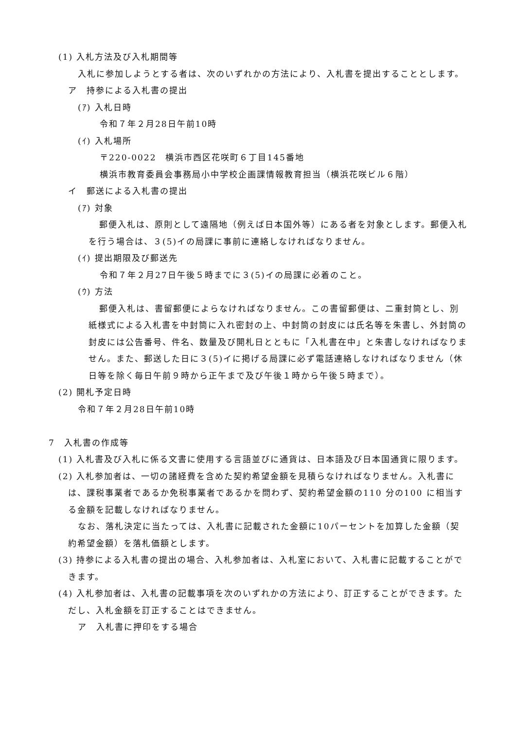(1) 入札方法及び入札期間等
入札に参加しようとする者は、次のいずれかの方法により、入札書を提出することとします。
ア　持参による入札書の提出
(ｱ) 入札日時
令和７年２月28日午前10時
(ｲ) 入札場所
〒220-0022　横浜市西区花咲町６丁目145番地
横浜市教育委員会事務局小中学校企画課情報教育担当（横浜花咲ビル６階）
イ　郵送による入札書の提出
(ｱ) 対象
郵便入札は、原則として遠隔地（例えば日本国外等）にある者を対象とします。郵便入札を行う場合は、３(5)イの局課に事前に連絡しなければなりません。
(ｲ) 提出期限及び郵送先
令和７年２月27日午後５時までに３(5)イの局課に必着のこと。
(ｳ) 方法
郵便入札は、書留郵便によらなければなりません。この書留郵便は、二重封筒とし、別紙様式による入札書を中封筒に入れ密封の上、中封筒の封皮には氏名等を朱書し、外封筒の封皮には公告番号、件名、数量及び開札日とともに「入札書在中」と朱書しなければなりません。また、郵送した日に３(5)イに掲げる局課に必ず電話連絡しなければなりません（休日等を除く毎日午前９時から正午まで及び午後１時から午後５時まで）。
(2) 開札予定日時
令和７年２月28日午前10時
7　入札書の作成等
(1) 入札書及び入札に係る文書に使用する言語並びに通貨は、日本語及び日本国通貨に限ります。
(2) 入札参加者は、一切の諸経費を含めた契約希望金額を見積らなければなりません。入札書には、課税事業者であるか免税事業者であるかを問わず、契約希望金額の110 分の100 に相当する金額を記載しなければなりません。
なお、落札決定に当たっては、入札書に記載された金額に10パーセントを加算した金額（契約希望金額）を落札価額とします。
(3) 持参による入札書の提出の場合、入札参加者は、入札室において、入札書に記載することができます。
(4) 入札参加者は、入札書の記載事項を次のいずれかの方法により、訂正することができます。ただし、入札金額を訂正することはできません。
ア　入札書に押印をする場合